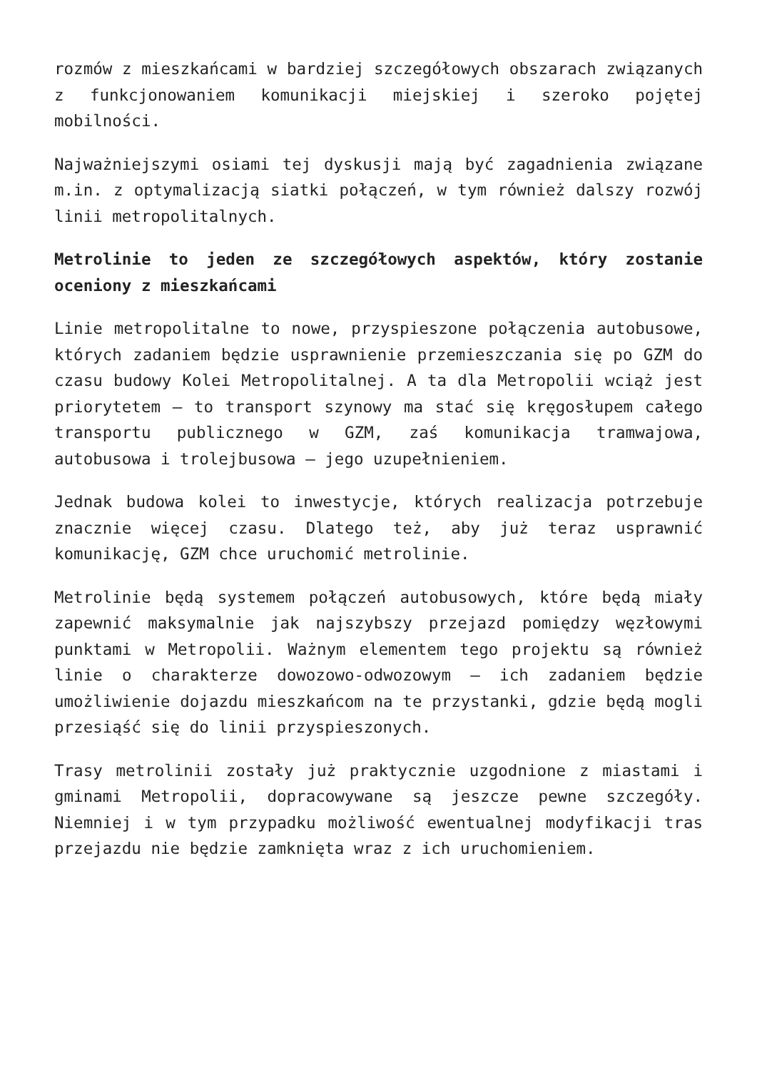rozmów z mieszkańcami w bardziej szczegółowych obszarach związanych z funkcjonowaniem komunikacji miejskiej i szeroko pojętej mobilności.
Najważniejszymi osiami tej dyskusji mają być zagadnienia związane m.in. z optymalizacją siatki połączeń, w tym również dalszy rozwój linii metropolitalnych.
Metrolinie to jeden ze szczegółowych aspektów, który zostanie oceniony z mieszkańcami
Linie metropolitalne to nowe, przyspieszone połączenia autobusowe, których zadaniem będzie usprawnienie przemieszczania się po GZM do czasu budowy Kolei Metropolitalnej. A ta dla Metropolii wciąż jest priorytetem – to transport szynowy ma stać się kręgosłupem całego transportu publicznego w GZM, zaś komunikacja tramwajowa, autobusowa i trolejbusowa – jego uzupełnieniem.
Jednak budowa kolei to inwestycje, których realizacja potrzebuje znacznie więcej czasu. Dlatego też, aby już teraz usprawnić komunikację, GZM chce uruchomić metrolinie.
Metrolinie będą systemem połączeń autobusowych, które będą miały zapewnić maksymalnie jak najszybszy przejazd pomiędzy węzłowymi punktami w Metropolii. Ważnym elementem tego projektu są również linie o charakterze dowozowo-odwozowym – ich zadaniem będzie umożliwienie dojazdu mieszkańcom na te przystanki, gdzie będą mogli przesiąść się do linii przyspieszonych.
Trasy metrolinii zostały już praktycznie uzgodnione z miastami i gminami Metropolii, dopracowywane są jeszcze pewne szczegóły. Niemniej i w tym przypadku możliwość ewentualnej modyfikacji tras przejazdu nie będzie zamknięta wraz z ich uruchomieniem.